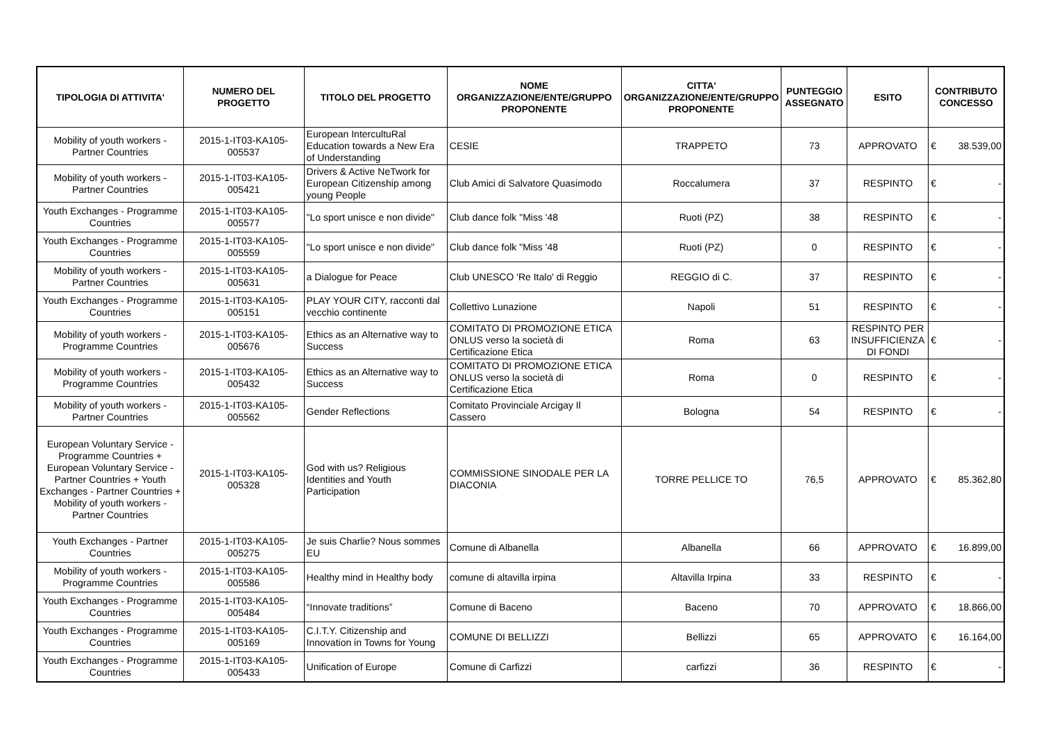| TIPOLOGIA DI ATTIVITA' | NUMERO DEL PROGETTO | TITOLO DEL PROGETTO | NOME ORGANIZZAZIONE/ENTE/GRUPPO PROPONENTE | CITTA' ORGANIZZAZIONE/ENTE/GRUPPO PROPONENTE | PUNTEGGIO ASSEGNATO | ESITO | CONTRIBUTO CONCESSO |
| --- | --- | --- | --- | --- | --- | --- | --- |
| Mobility of youth workers - Partner Countries | 2015-1-IT03-KA105-005537 | European IntercultuRal Education towards a New Era of Understanding | CESIE | TRAPPETO | 73 | APPROVATO | € 38.539,00 |
| Mobility of youth workers - Partner Countries | 2015-1-IT03-KA105-005421 | Drivers & Active NeTwork for European Citizenship among young People | Club Amici di Salvatore Quasimodo | Roccalumera | 37 | RESPINTO | € - |
| Youth Exchanges - Programme Countries | 2015-1-IT03-KA105-005577 | "Lo sport unisce e non divide" | Club dance folk "Miss '48 | Ruoti (PZ) | 38 | RESPINTO | € - |
| Youth Exchanges - Programme Countries | 2015-1-IT03-KA105-005559 | "Lo sport unisce e non divide" | Club dance folk "Miss '48 | Ruoti (PZ) | 0 | RESPINTO | € - |
| Mobility of youth workers - Partner Countries | 2015-1-IT03-KA105-005631 | a Dialogue for Peace | Club UNESCO 'Re Italo' di Reggio | REGGIO di C. | 37 | RESPINTO | € - |
| Youth Exchanges - Programme Countries | 2015-1-IT03-KA105-005151 | PLAY YOUR CITY, racconti dal vecchio continente | Collettivo Lunazione | Napoli | 51 | RESPINTO | € - |
| Mobility of youth workers - Programme Countries | 2015-1-IT03-KA105-005676 | Ethics as an Alternative way to Success | COMITATO DI PROMOZIONE ETICA ONLUS verso la società di Certificazione Etica | Roma | 63 | RESPINTO PER INSUFFICIENZA DI FONDI | € - |
| Mobility of youth workers - Programme Countries | 2015-1-IT03-KA105-005432 | Ethics as an Alternative way to Success | COMITATO DI PROMOZIONE ETICA ONLUS verso la società di Certificazione Etica | Roma | 0 | RESPINTO | € - |
| Mobility of youth workers - Partner Countries | 2015-1-IT03-KA105-005562 | Gender Reflections | Comitato Provinciale Arcigay Il Cassero | Bologna | 54 | RESPINTO | € - |
| European Voluntary Service - Programme Countries + European Voluntary Service - Partner Countries + Youth Exchanges - Partner Countries + Mobility of youth workers - Partner Countries | 2015-1-IT03-KA105-005328 | God with us? Religious Identities and Youth Participation | COMMISSIONE SINODALE PER LA DIACONIA | TORRE PELLICE TO | 76,5 | APPROVATO | € 85.362,80 |
| Youth Exchanges - Partner Countries | 2015-1-IT03-KA105-005275 | Je suis Charlie? Nous sommes EU | Comune di Albanella | Albanella | 66 | APPROVATO | € 16.899,00 |
| Mobility of youth workers - Programme Countries | 2015-1-IT03-KA105-005586 | Healthy mind in Healthy body | comune di altavilla irpina | Altavilla Irpina | 33 | RESPINTO | € - |
| Youth Exchanges - Programme Countries | 2015-1-IT03-KA105-005484 | “Innovate traditions” | Comune di Baceno | Baceno | 70 | APPROVATO | € 18.866,00 |
| Youth Exchanges - Programme Countries | 2015-1-IT03-KA105-005169 | C.I.T.Y. Citizenship and Innovation in Towns for Young | COMUNE DI BELLIZZI | Bellizzi | 65 | APPROVATO | € 16.164,00 |
| Youth Exchanges - Programme Countries | 2015-1-IT03-KA105-005433 | Unification of Europe | Comune di Carfizzi | carfizzi | 36 | RESPINTO | € - |